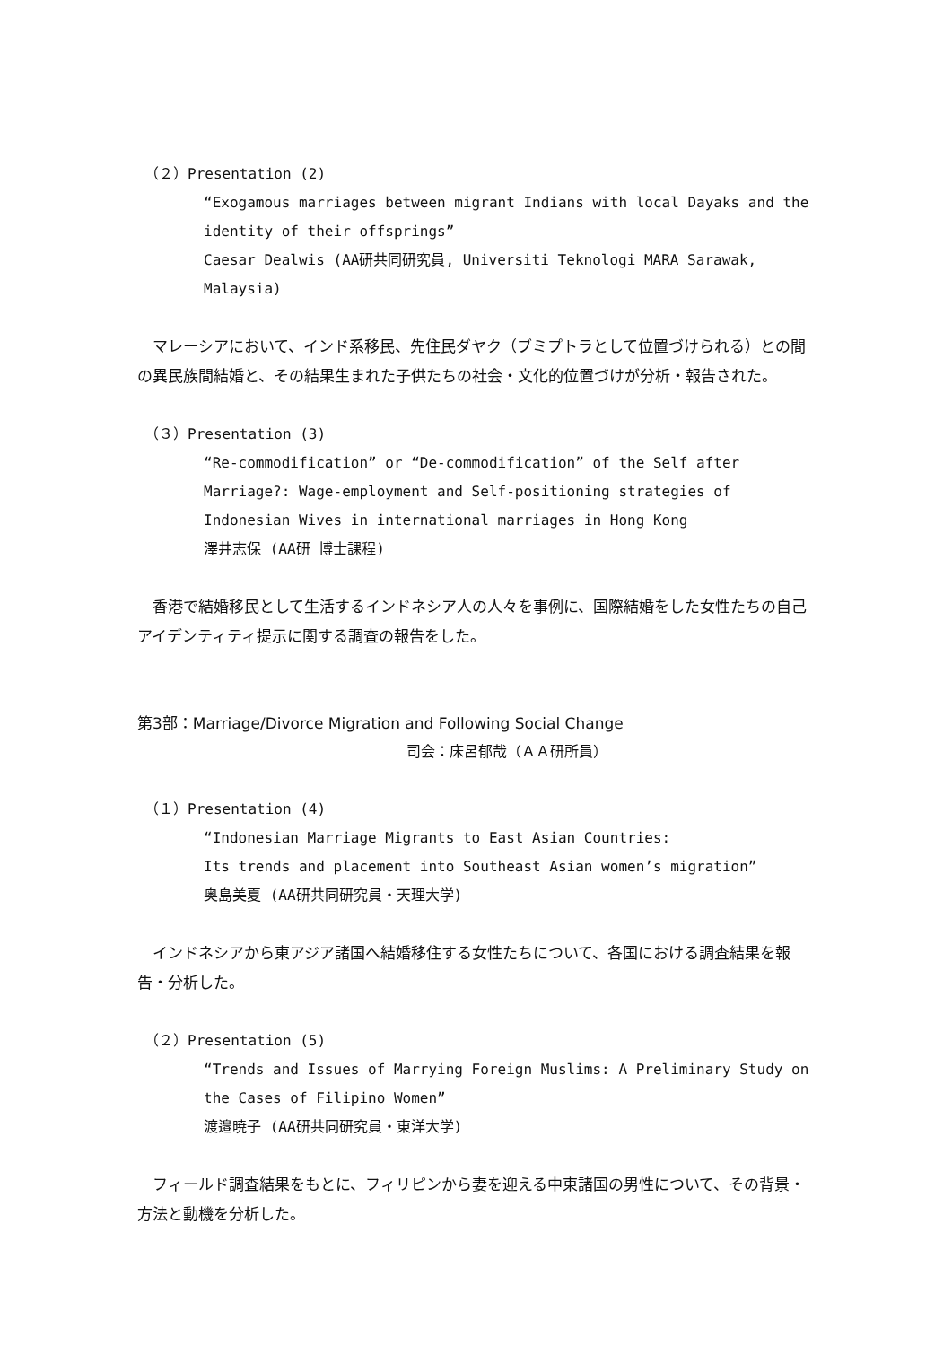（２）Presentation (2)
“Exogamous marriages between migrant Indians with local Dayaks and the identity of their offsprings”
Caesar Dealwis (AA研共同研究員, Universiti Teknologi MARA Sarawak, Malaysia)
　マレーシアにおいて、インド系移民、先住民ダヤク（ブミプトラとして位置づけられる）との間の異民族間結婚と、その結果生まれた子供たちの社会・文化的位置づけが分析・報告された。
（３）Presentation (3)
“Re-commodification” or “De-commodification” of the Self after Marriage?: Wage-employment and Self-positioning strategies of Indonesian Wives in international marriages in Hong Kong
澤井志保 (AA研 博士課程)
　香港で結婚移民として生活するインドネシア人の人々を事例に、国際結婚をした女性たちの自己アイデンティティ提示に関する調査の報告をした。
第3部：Marriage/Divorce Migration and Following Social Change
司会：床呂郁哉（ＡＡ研所員）
（１）Presentation (4)
“Indonesian Marriage Migrants to East Asian Countries:
Its trends and placement into Southeast Asian women’s migration”
奥島美夏 (AA研共同研究員・天理大学)
　インドネシアから東アジア諸国へ結婚移住する女性たちについて、各国における調査結果を報告・分析した。
（２）Presentation (5)
“Trends and Issues of Marrying Foreign Muslims: A Preliminary Study on the Cases of Filipino Women”
渡邉暁子 (AA研共同研究員・東洋大学)
　フィールド調査結果をもとに、フィリピンから妻を迎える中東諸国の男性について、その背景・方法と動機を分析した。